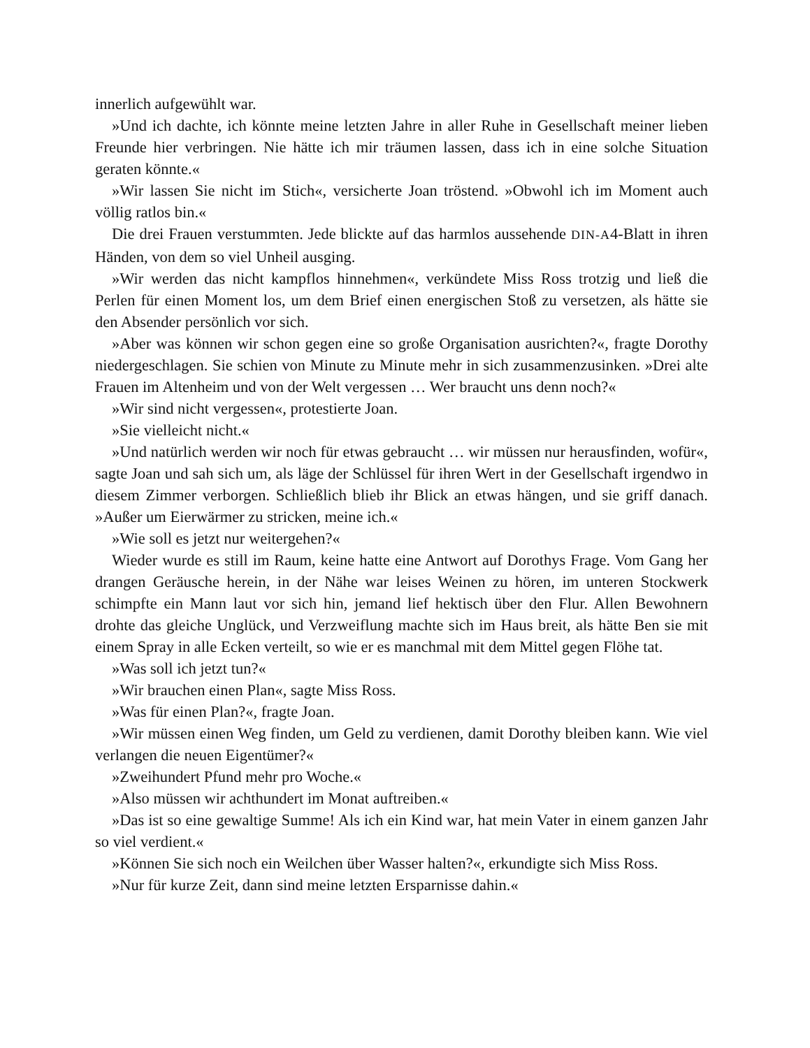innerlich aufgewühlt war.
»Und ich dachte, ich könnte meine letzten Jahre in aller Ruhe in Gesellschaft meiner lieben Freunde hier verbringen. Nie hätte ich mir träumen lassen, dass ich in eine solche Situation geraten könnte.«
»Wir lassen Sie nicht im Stich«, versicherte Joan tröstend. »Obwohl ich im Moment auch völlig ratlos bin.«
Die drei Frauen verstummten. Jede blickte auf das harmlos aussehende DIN-A4-Blatt in ihren Händen, von dem so viel Unheil ausging.
»Wir werden das nicht kampflos hinnehmen«, verkündete Miss Ross trotzig und ließ die Perlen für einen Moment los, um dem Brief einen energischen Stoß zu versetzen, als hätte sie den Absender persönlich vor sich.
»Aber was können wir schon gegen eine so große Organisation ausrichten?«, fragte Dorothy niedergeschlagen. Sie schien von Minute zu Minute mehr in sich zusammenzusinken. »Drei alte Frauen im Altenheim und von der Welt vergessen … Wer braucht uns denn noch?«
»Wir sind nicht vergessen«, protestierte Joan.
»Sie vielleicht nicht.«
»Und natürlich werden wir noch für etwas gebraucht … wir müssen nur herausfinden, wofür«, sagte Joan und sah sich um, als läge der Schlüssel für ihren Wert in der Gesellschaft irgendwo in diesem Zimmer verborgen. Schließlich blieb ihr Blick an etwas hängen, und sie griff danach. »Außer um Eierwärmer zu stricken, meine ich.«
»Wie soll es jetzt nur weitergehen?«
Wieder wurde es still im Raum, keine hatte eine Antwort auf Dorothys Frage. Vom Gang her drangen Geräusche herein, in der Nähe war leises Weinen zu hören, im unteren Stockwerk schimpfte ein Mann laut vor sich hin, jemand lief hektisch über den Flur. Allen Bewohnern drohte das gleiche Unglück, und Verzweiflung machte sich im Haus breit, als hätte Ben sie mit einem Spray in alle Ecken verteilt, so wie er es manchmal mit dem Mittel gegen Flöhe tat.
»Was soll ich jetzt tun?«
»Wir brauchen einen Plan«, sagte Miss Ross.
»Was für einen Plan?«, fragte Joan.
»Wir müssen einen Weg finden, um Geld zu verdienen, damit Dorothy bleiben kann. Wie viel verlangen die neuen Eigentümer?«
»Zweihundert Pfund mehr pro Woche.«
»Also müssen wir achthundert im Monat auftreiben.«
»Das ist so eine gewaltige Summe! Als ich ein Kind war, hat mein Vater in einem ganzen Jahr so viel verdient.«
»Können Sie sich noch ein Weilchen über Wasser halten?«, erkundigte sich Miss Ross.
»Nur für kurze Zeit, dann sind meine letzten Ersparnisse dahin.«